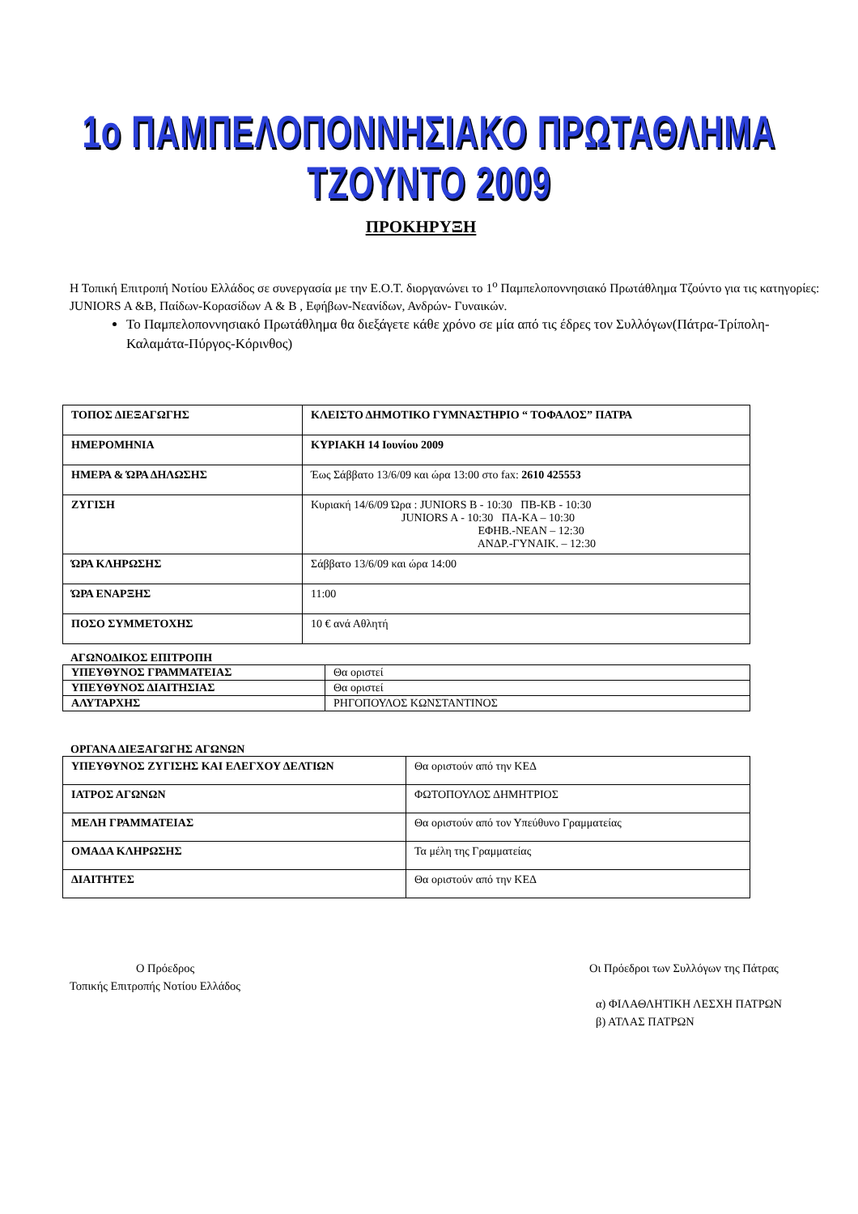1ο ΠΑΜΠΕΛΟΠΟΝΝΗΣΙΑΚΟ ΠΡΩΤΑΘΛΗΜΑ ΤΖΟΥΝΤΟ 2009
ΠΡΟΚΗΡΥΞΗ
Η Τοπική Επιτροπή Νοτίου Ελλάδος σε συνεργασία με την Ε.Ο.Τ. διοργανώνει το 1<sup>ο</sup> Παμπελοποννησιακό Πρωτάθλημα Τζούντο για τις κατηγορίες: JUNIORS A &B, Παίδων-Κορασίδων A & B , Εφήβων-Νεανίδων, Ανδρών- Γυναικών.
Το Παμπελοποννησιακό Πρωτάθλημα θα διεξάγετε κάθε χρόνο σε μία από τις έδρες τον Συλλόγων(Πάτρα-Τρίπολη-Καλαμάτα-Πύργος-Κόρινθος)
| ΤΟΠΟΣ ΔΙΕΞΑΓΩΓΗΣ | ΚΛΕΙΣΤΟ ΔΗΜΟΤΙΚΟ ΓΥΜΝΑΣΤΗΡΙΟ “ ΤΟΦΑΛΟΣ” ΠΑΤΡΑ |
| ΗΜΕΡΟΜΗΝΙΑ | ΚΥΡΙΑΚΗ 14 Ιουνίου 2009 |
| ΗΜΕΡΑ & ΏΡΑ ΔΗΛΩΣΗΣ | Έως Σάββατο 13/6/09 και ώρα 13:00 στο fax: 2610 425553 |
| ΖΥΓΙΣΗ | Κυριακή 14/6/09 Ώρα : JUNIORS B - 10:30 ΠΒ-ΚΒ - 10:30 JUNIORS A - 10:30 ΠΑ-ΚΑ – 10:30 ΕΦΗΒ.-ΝΕΑΝ – 12:30 ΑΝΔΡ.-ΓΥΝΑΙΚ. – 12:30 |
| ΏΡΑ ΚΛΗΡΩΣΗΣ | Σάββατο 13/6/09 και ώρα 14:00 |
| ΏΡΑ ΕΝΑΡΞΗΣ | 11:00 |
| ΠΟΣΟ ΣΥΜΜΕΤΟΧΗΣ | 10 € ανά Αθλητή |
ΑΓΩΝΟΔΙΚΟΣ ΕΠΙΤΡΟΠΗ
| ΥΠΕΥΘΥΝΟΣ ΓΡΑΜΜΑΤΕΙΑΣ | Θα οριστεί |
| ΥΠΕΥΘΥΝΟΣ ΔΙΑΙΤΗΣΙΑΣ | Θα οριστεί |
| ΑΛΥΤΑΡΧΗΣ | ΡΗΓΟΠΟΥΛΟΣ ΚΩΝΣΤΑΝΤΙΝΟΣ |
ΟΡΓΑΝΑ ΔΙΕΞΑΓΩΓΗΣ ΑΓΩΝΩΝ
| ΥΠΕΥΘΥΝΟΣ ΖΥΓΙΣΗΣ ΚΑΙ ΕΛΕΓΧΟΥ ΔΕΛΤΙΩΝ | Θα οριστούν από την ΚΕΔ |
| ΙΑΤΡΟΣ ΑΓΩΝΩΝ | ΦΩΤΟΠΟΥΛΟΣ ΔΗΜΗΤΡΙΟΣ |
| ΜΕΛΗ ΓΡΑΜΜΑΤΕΙΑΣ | Θα οριστούν από τον Υπεύθυνο Γραμματείας |
| ΟΜΑΔΑ ΚΛΗΡΩΣΗΣ | Τα μέλη της Γραμματείας |
| ΔΙΑΙΤΗΤΕΣ | Θα οριστούν από την ΚΕΔ |
Ο Πρόεδρος
Τοπικής Επιτροπής Νοτίου Ελλάδος
Οι Πρόεδροι των Συλλόγων της Πάτρας
α) ΦΙΛΑΘΛΗΤΙΚΗ ΛΕΣΧΗ ΠΑΤΡΩΝ
β) ΑΤΛΑΣ ΠΑΤΡΩΝ